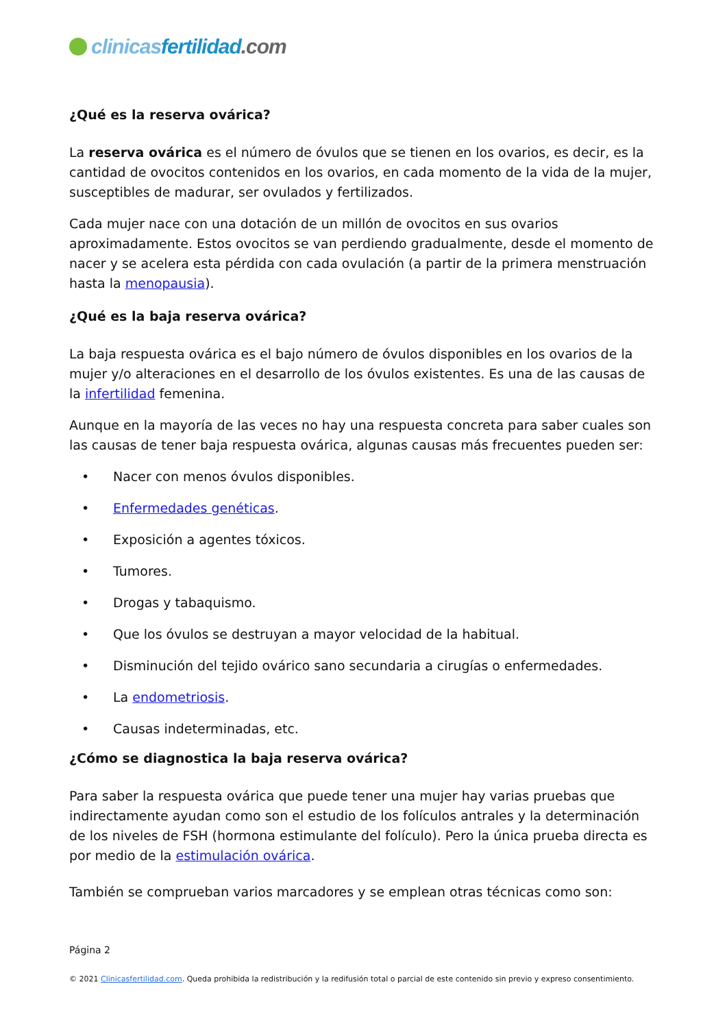clinicas fertilidad.com
¿Qué es la reserva ovárica?
La reserva ovárica es el número de óvulos que se tienen en los ovarios, es decir, es la cantidad de ovocitos contenidos en los ovarios, en cada momento de la vida de la mujer, susceptibles de madurar, ser ovulados y fertilizados.
Cada mujer nace con una dotación de un millón de ovocitos en sus ovarios aproximadamente. Estos ovocitos se van perdiendo gradualmente, desde el momento de nacer y se acelera esta pérdida con cada ovulación (a partir de la primera menstruación hasta la menopausia).
¿Qué es la baja reserva ovárica?
La baja respuesta ovárica es el bajo número de óvulos disponibles en los ovarios de la mujer y/o alteraciones en el desarrollo de los óvulos existentes. Es una de las causas de la infertilidad femenina.
Aunque en la mayoría de las veces no hay una respuesta concreta para saber cuales son las causas de tener baja respuesta ovárica, algunas causas más frecuentes pueden ser:
• Nacer con menos óvulos disponibles.
• Enfermedades genéticas.
• Exposición a agentes tóxicos.
• Tumores.
• Drogas y tabaquismo.
• Que los óvulos se destruyan a mayor velocidad de la habitual.
• Disminución del tejido ovárico sano secundaria a cirugías o enfermedades.
• La endometriosis.
• Causas indeterminadas, etc.
¿Cómo se diagnostica la baja reserva ovárica?
Para saber la respuesta ovárica que puede tener una mujer hay varias pruebas que indirectamente ayudan como son el estudio de los folículos antrales y la determinación de los niveles de FSH (hormona estimulante del folículo). Pero la única prueba directa es por medio de la estimulación ovárica.
También se comprueban varios marcadores y se emplean otras técnicas como son:
Página 2
© 2021 Clinicasfertilidad.com. Queda prohibida la redistribución y la redifusión total o parcial de este contenido sin previo y expreso consentimiento.